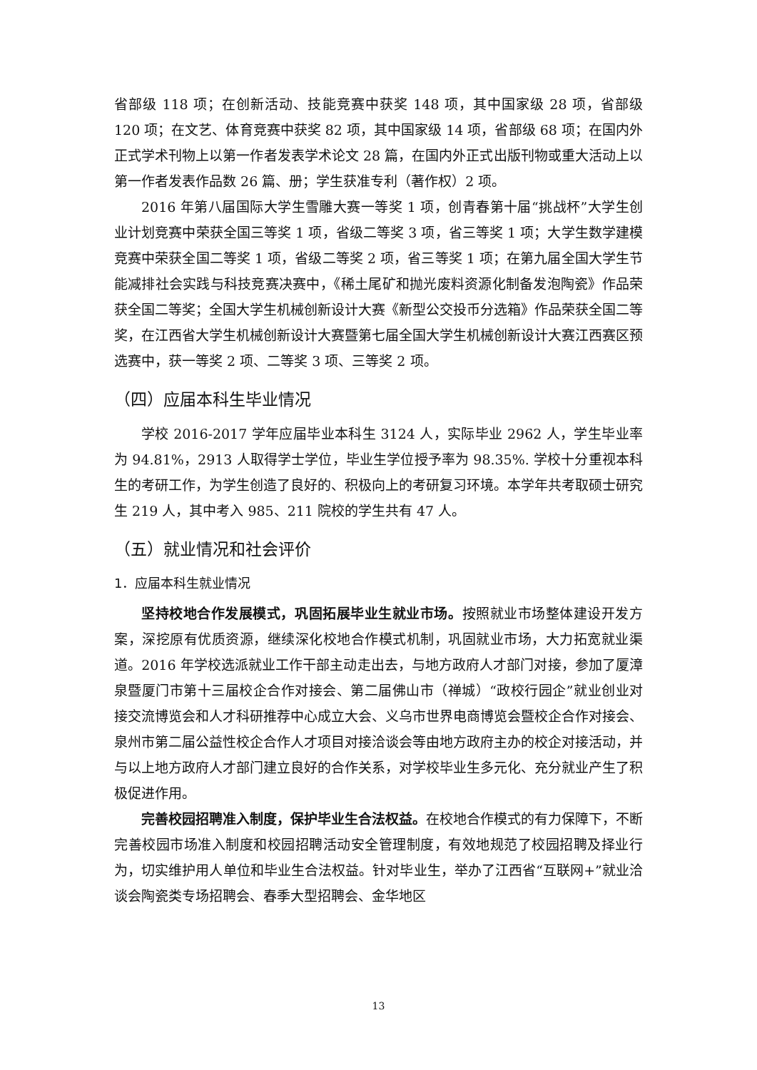省部级 118 项；在创新活动、技能竞赛中获奖 148 项，其中国家级 28 项，省部级 120 项；在文艺、体育竞赛中获奖 82 项，其中国家级 14 项，省部级 68 项；在国内外正式学术刊物上以第一作者发表学术论文 28 篇，在国内外正式出版刊物或重大活动上以第一作者发表作品数 26 篇、册；学生获准专利（著作权）2 项。
2016 年第八届国际大学生雪雕大赛一等奖 1 项，创青春第十届“挑战杯”大学生创业计划竞赛中荣获全国三等奖 1 项，省级二等奖 3 项，省三等奖 1 项；大学生数学建模竞赛中荣获全国二等奖 1 项，省级二等奖 2 项，省三等奖 1 项；在第九届全国大学生节能减排社会实践与科技竞赛决赛中，《稀土尾矿和抛光废料资源化制备发泡陶瓷》作品荣获全国二等奖；全国大学生机械创新设计大赛《新型公交投币分选箱》作品荣获全国二等奖，在江西省大学生机械创新设计大赛暨第七届全国大学生机械创新设计大赛江西赛区预选赛中，获一等奖 2 项、二等奖 3 项、三等奖 2 项。
（四）应届本科生毕业情况
学校 2016-2017 学年应届毕业本科生 3124 人，实际毕业 2962 人，学生毕业率为 94.81%，2913 人取得学士学位，毕业生学位授予率为 98.35%. 学校十分重视本科生的考研工作，为学生创造了良好的、积极向上的考研复习环境。本学年共考取硕士研究生 219 人，其中考入 985、211 院校的学生共有 47 人。
（五）就业情况和社会评价
1．应届本科生就业情况
坚持校地合作发展模式，巩固拓展毕业生就业市场。按照就业市场整体建设开发方案，深挖原有优质资源，继续深化校地合作模式机制，巩固就业市场，大力拓宽就业渠道。2016 年学校选派就业工作干部主动走出去，与地方政府人才部门对接，参加了厦漳泉暨厦门市第十三届校企合作对接会、第二届佛山市（禅城）“政校行园企”就业创业对接交流博览会和人才科研推荐中心成立大会、义乌市世界电商博览会暨校企合作对接会、泉州市第二届公益性校企合作人才项目对接洽谈会等由地方政府主办的校企对接活动，并与以上地方政府人才部门建立良好的合作关系，对学校毕业生多元化、充分就业产生了积极促进作用。
完善校园招聘准入制度，保护毕业生合法权益。在校地合作模式的有力保障下，不断完善校园市场准入制度和校园招聘活动安全管理制度，有效地规范了校园招聘及择业行为，切实维护用人单位和毕业生合法权益。针对毕业生，举办了江西省“互联网+”就业洽谈会陶瓷类专场招聘会、春季大型招聘会、金华地区
13